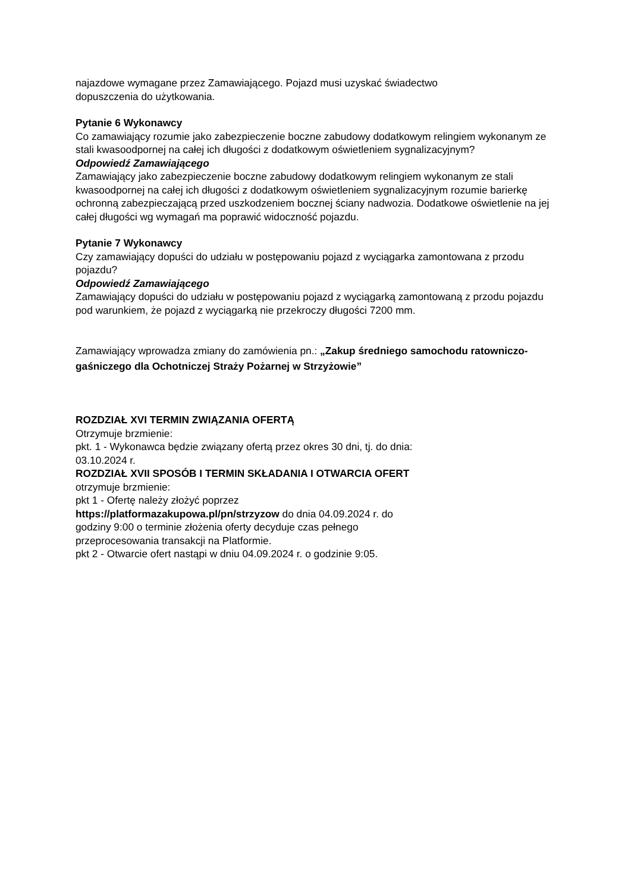najazdowe wymagane przez Zamawiającego. Pojazd musi uzyskać świadectwo
dopuszczenia do użytkowania.
Pytanie 6 Wykonawcy
Co zamawiający rozumie jako zabezpieczenie boczne zabudowy dodatkowym relingiem wykonanym ze stali kwasoodpornej na całej ich długości z dodatkowym oświetleniem sygnalizacyjnym?
Odpowiedź Zamawiającego
Zamawiający jako zabezpieczenie boczne zabudowy dodatkowym relingiem wykonanym ze stali kwasoodpornej na całej ich długości z dodatkowym oświetleniem sygnalizacyjnym rozumie barierkę ochronną zabezpieczającą przed uszkodzeniem bocznej ściany nadwozia. Dodatkowe oświetlenie na jej całej długości wg wymagań ma poprawić widoczność pojazdu.
Pytanie 7 Wykonawcy
Czy zamawiający dopuści do udziału w postępowaniu pojazd z wyciągarka zamontowana z przodu pojazdu?
Odpowiedź Zamawiającego
Zamawiający dopuści do udziału w postępowaniu pojazd z wyciągarką zamontowaną z przodu pojazdu pod warunkiem, że pojazd z wyciągarką nie przekroczy długości 7200 mm.
Zamawiający wprowadza zmiany do zamówienia pn.: „Zakup średniego samochodu ratowniczo-gaśniczego dla Ochotniczej Straży Pożarnej w Strzyżowie”
ROZDZIAŁ XVI TERMIN ZWIĄZANIA OFERTĄ
Otrzymuje brzmienie:
pkt. 1 - Wykonawca będzie związany ofertą przez okres 30 dni, tj. do dnia:
03.10.2024 r.
ROZDZIAŁ XVII SPOSÓB I TERMIN SKŁADANIA I OTWARCIA OFERT
otrzymuje brzmienie:
pkt 1 - Ofertę należy złożyć poprzez
https://platformazakupowa.pl/pn/strzyzow do dnia 04.09.2024 r. do
godziny 9:00 o terminie złożenia oferty decyduje czas pełnego
przeprocesowania transakcji na Platformie.
pkt 2 - Otwarcie ofert nastąpi w dniu 04.09.2024 r. o godzinie 9:05.